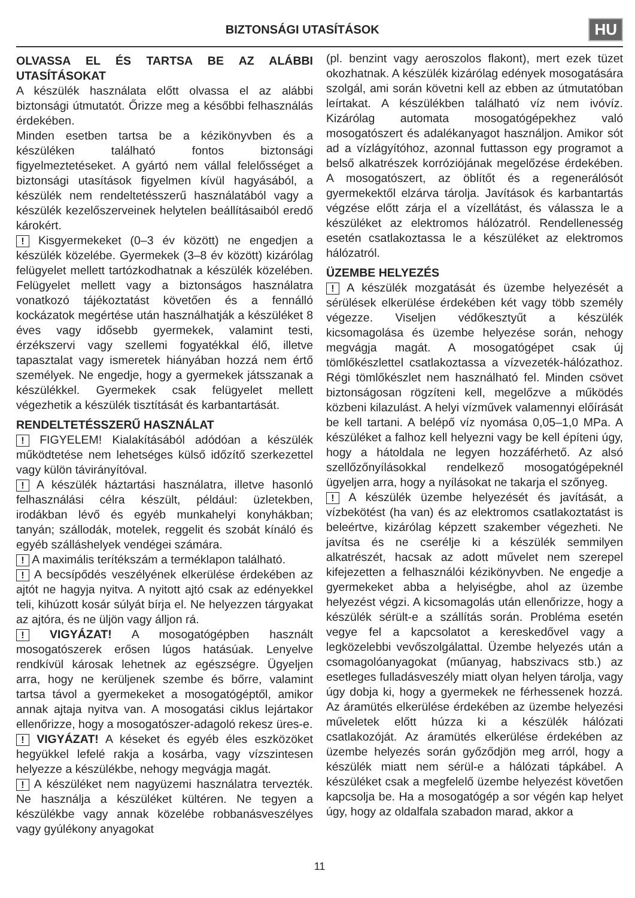BIZTONSÁGI UTASÍTÁSOK
HU
OLVASSA EL ÉS TARTSA BE AZ ALÁBBI UTASÍTÁSOKAT
A készülék használata előtt olvassa el az alábbi biztonsági útmutatót. Őrizze meg a későbbi felhasználás érdekében.
Minden esetben tartsa be a kézikönyvben és a készüléken található fontos biztonsági figyelmeztetéseket. A gyártó nem vállal felelősséget a biztonsági utasítások figyelmen kívül hagyásából, a készülék nem rendeltetésszerű használatából vagy a készülék kezelőszerveinek helytelen beállításaiból eredő károkért.
! Kisgyermekeket (0–3 év között) ne engedjen a készülék közelébe. Gyermekek (3–8 év között) kizárólag felügyelet mellett tartózkodhatnak a készülék közelében. Felügyelet mellett vagy a biztonságos használatra vonatkozó tájékoztatást követően és a fennálló kockázatok megértése után használhatják a készüléket 8 éves vagy idősebb gyermekek, valamint testi, érzékszervi vagy szellemi fogyatékkal élő, illetve tapasztalat vagy ismeretek hiányában hozzá nem értő személyek. Ne engedje, hogy a gyermekek játsszanak a készülékkel. Gyermekek csak felügyelet mellett végezhetik a készülék tisztítását és karbantartását.
RENDELTETÉSSZERŰ HASZNÁLAT
! FIGYELEM! Kialakításából adódóan a készülék működtetése nem lehetséges külső időzítő szerkezettel vagy külön távirányítóval.
! A készülék háztartási használatra, illetve hasonló felhasználási célra készült, például: üzletekben, irodákban lévő és egyéb munkahelyi konyhákban; tanyán; szállodák, motelek, reggelit és szobát kínáló és egyéb szálláshelyek vendégei számára.
! A maximális terítékszám a terméklapon található.
! A becsípődés veszélyének elkerülése érdekében az ajtót ne hagyja nyitva. A nyitott ajtó csak az edényekkel teli, kihúzott kosár súlyát bírja el. Ne helyezzen tárgyakat az ajtóra, és ne üljön vagy álljon rá.
! VIGYÁZAT! A mosogatógépben használt mosogatószerek erősen lúgos hatásúak. Lenyelve rendkívül károsak lehetnek az egészségre. Ügyeljen arra, hogy ne kerüljenek szembe és bőrre, valamint tartsa távol a gyermekeket a mosogatógéptől, amikor annak ajtaja nyitva van. A mosogatási ciklus lejártakor ellenőrizze, hogy a mosogatószer-adagoló rekesz üres-e.
! VIGYÁZAT! A késeket és egyéb éles eszközöket hegyükkel lefelé rakja a kosárba, vagy vízszintesen helyezze a készülékbe, nehogy megvágja magát.
! A készüléket nem nagyüzemi használatra tervezték. Ne használja a készüléket kültéren. Ne tegyen a készülékbe vagy annak közelébe robbanásveszélyes vagy gyúlékony anyagokat
(pl. benzint vagy aeroszolos flakont), mert ezek tüzet okozhatnak. A készülék kizárólag edények mosogatására szolgál, ami során követni kell az ebben az útmutatóban leírtakat. A készülékben található víz nem ivóvíz. Kizárólag automata mosogatógépekhez való mosogatószert és adalékanyagot használjon. Amikor sót ad a vízlágyítóhoz, azonnal futtasson egy programot a belső alkatrészek korróziójának megelőzése érdekében. A mosogatószert, az öblítőt és a regenerálósót gyermekektől elzárva tárolja. Javítások és karbantartás végzése előtt zárja el a vízellátást, és válassza le a készüléket az elektromos hálózatról. Rendellenesség esetén csatlakoztassa le a készüléket az elektromos hálózatról.
ÜZEMBE HELYEZÉS
! A készülék mozgatását és üzembe helyezését a sérülések elkerülése érdekében két vagy több személy végezze. Viseljen védőkesztyűt a készülék kicsomagolása és üzembe helyezése során, nehogy megvágja magát. A mosogatógépet csak új tömlőkészlettel csatlakoztassa a vízvezeték-hálózathoz. Régi tömlőkészlet nem használható fel. Minden csövet biztonságosan rögzíteni kell, megelőzve a működés közbeni kilazulást. A helyi vízművek valamennyi előírását be kell tartani. A belépő víz nyomása 0,05–1,0 MPa. A készüléket a falhoz kell helyezni vagy be kell építeni úgy, hogy a hátoldala ne legyen hozzáférhető. Az alsó szellőzőnyílásokkal rendelkező mosogatógépeknél ügyeljen arra, hogy a nyílásokat ne takarja el szőnyeg.
! A készülék üzembe helyezését és javítását, a vízbekötést (ha van) és az elektromos csatlakoztatást is beleértve, kizárólag képzett szakember végezheti. Ne javítsa és ne cserélje ki a készülék semmilyen alkatrészét, hacsak az adott művelet nem szerepel kifejezetten a felhasználói kézikönyvben. Ne engedje a gyermekeket abba a helyiségbe, ahol az üzembe helyezést végzi. A kicsomagolás után ellenőrizze, hogy a készülék sérült-e a szállítás során. Probléma esetén vegye fel a kapcsolatot a kereskedővel vagy a legközelebbi vevőszolgálattal. Üzembe helyezés után a csomagolóanyagokat (műanyag, habszivacs stb.) az esetleges fulladásveszély miatt olyan helyen tárolja, vagy úgy dobja ki, hogy a gyermekek ne férhessenek hozzá. Az áramütés elkerülése érdekében az üzembe helyezési műveletek előtt húzza ki a készülék hálózati csatlakozóját. Az áramütés elkerülése érdekében az üzembe helyezés során győződjön meg arról, hogy a készülék miatt nem sérül-e a hálózati tápkábel. A készüléket csak a megfelelő üzembe helyezést követően kapcsolja be. Ha a mosogatógép a sor végén kap helyet úgy, hogy az oldalfala szabadon marad, akkor a
11